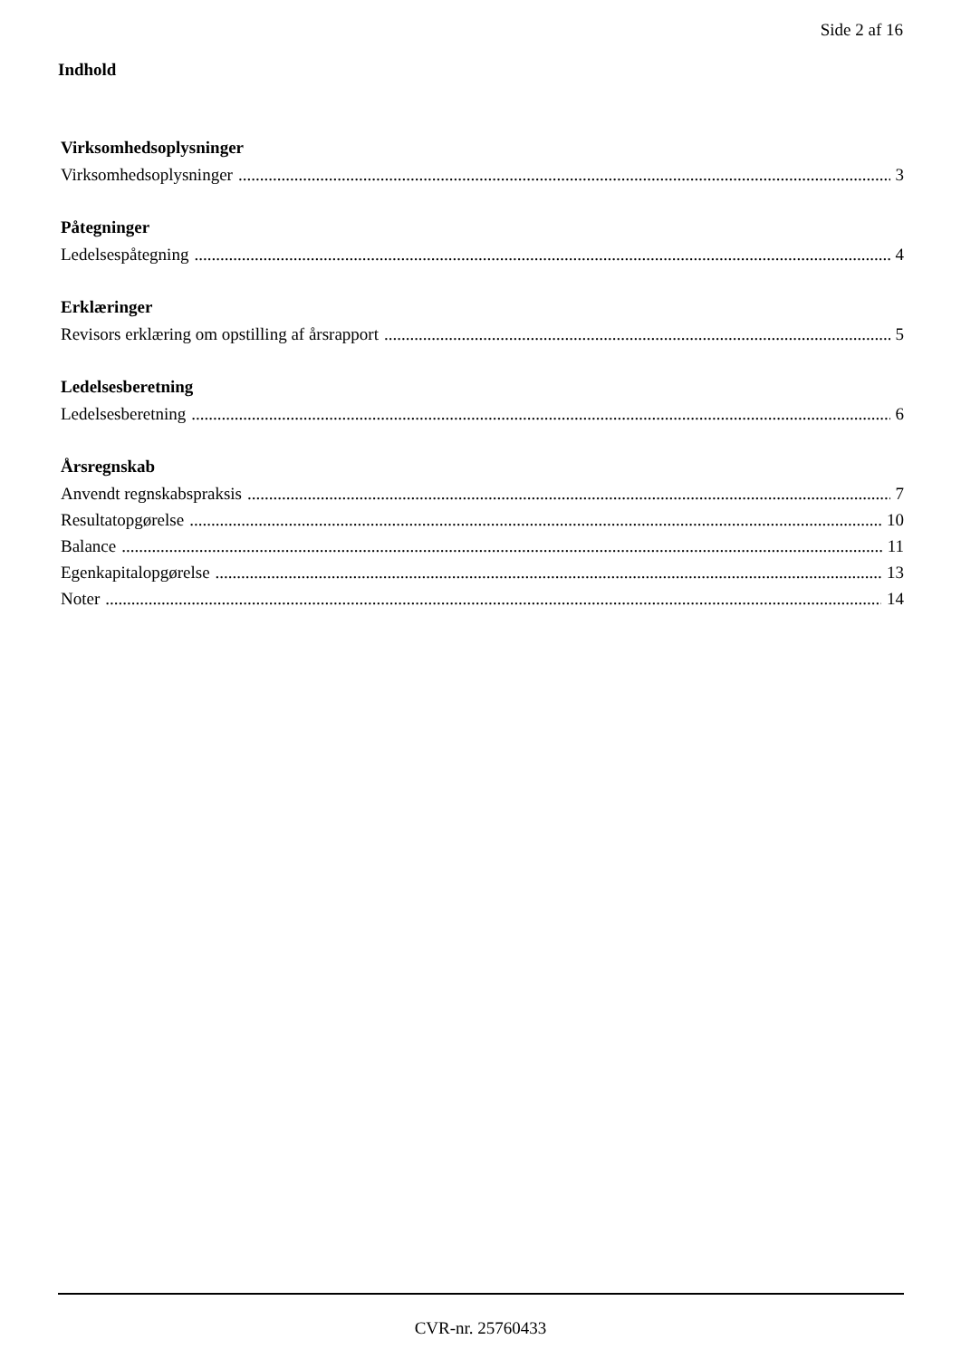Side 2 af 16
Indhold
Virksomhedsoplysninger
Virksomhedsoplysninger 3
Påtegninger
Ledelsespåtegning 4
Erklæringer
Revisors erklæring om opstilling af årsrapport 5
Ledelsesberetning
Ledelsesberetning 6
Årsregnskab
Anvendt regnskabspraksis 7
Resultatopgørelse 10
Balance 11
Egenkapitalopgørelse 13
Noter 14
CVR-nr. 25760433